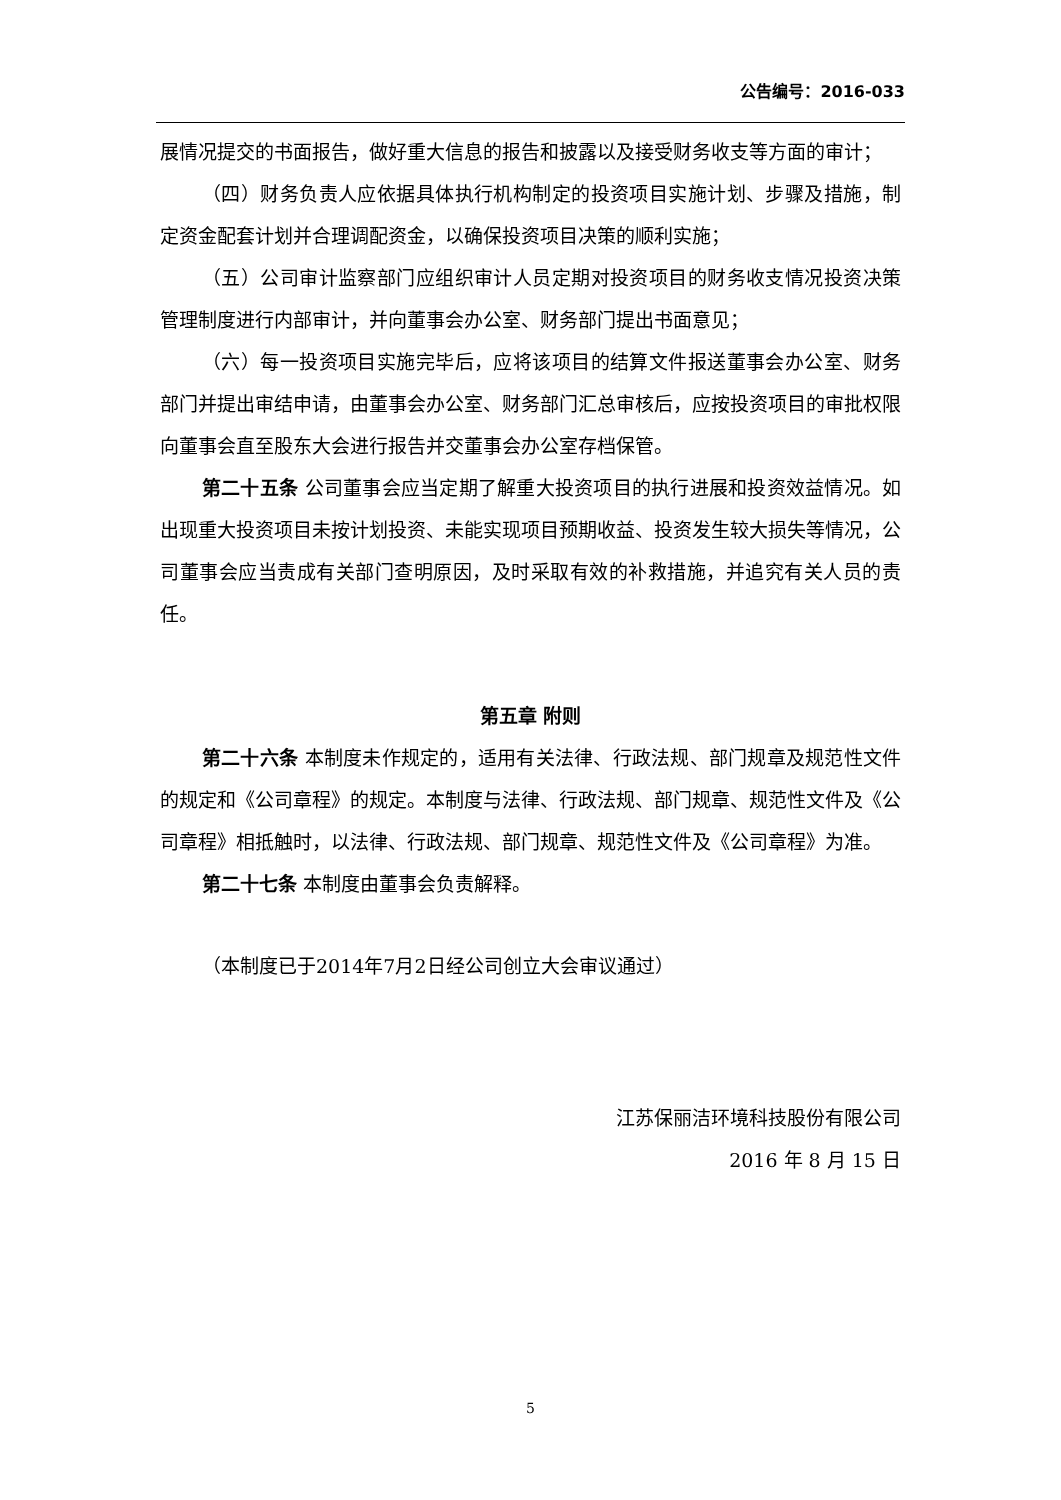公告编号：2016-033
展情况提交的书面报告，做好重大信息的报告和披露以及接受财务收支等方面的审计；
（四）财务负责人应依据具体执行机构制定的投资项目实施计划、步骤及措施，制定资金配套计划并合理调配资金，以确保投资项目决策的顺利实施；
（五）公司审计监察部门应组织审计人员定期对投资项目的财务收支情况投资决策管理制度进行内部审计，并向董事会办公室、财务部门提出书面意见；
（六）每一投资项目实施完毕后，应将该项目的结算文件报送董事会办公室、财务部门并提出审结申请，由董事会办公室、财务部门汇总审核后，应按投资项目的审批权限向董事会直至股东大会进行报告并交董事会办公室存档保管。
第二十五条 公司董事会应当定期了解重大投资项目的执行进展和投资效益情况。如出现重大投资项目未按计划投资、未能实现项目预期收益、投资发生较大损失等情况，公司董事会应当责成有关部门查明原因，及时采取有效的补救措施，并追究有关人员的责任。
第五章 附则
第二十六条 本制度未作规定的，适用有关法律、行政法规、部门规章及规范性文件的规定和《公司章程》的规定。本制度与法律、行政法规、部门规章、规范性文件及《公司章程》相抵触时，以法律、行政法规、部门规章、规范性文件及《公司章程》为准。
第二十七条 本制度由董事会负责解释。
（本制度已于2014年7月2日经公司创立大会审议通过）
江苏保丽洁环境科技股份有限公司
2016 年 8 月 15 日
5